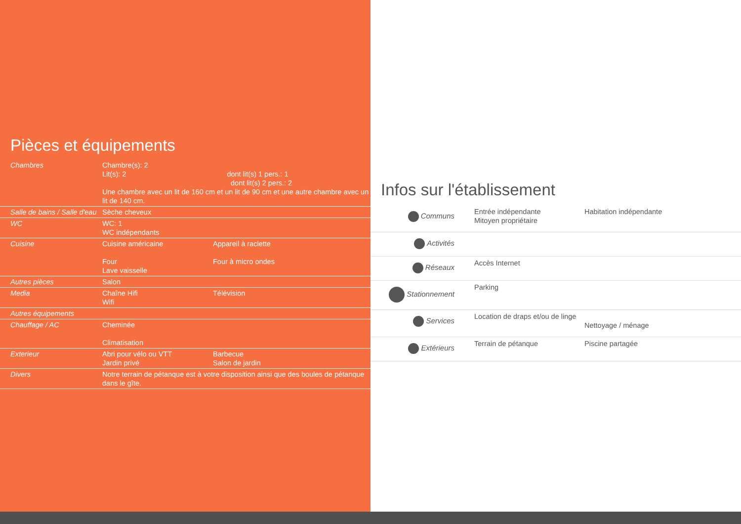Pièces et équipements
| Chambres | Chambre(s): 2 Lit(s): 2 dont lit(s) 1 pers.: 1 dont lit(s) 2 pers.: 2 Une chambre avec un lit de 160 cm et un lit de 90 cm et une autre chambre avec un lit de 140 cm. | |
| Salle de bains / Salle d'eau | Sèche cheveux | |
| WC | WC: 1 WC indépendants | |
| Cuisine | Cuisine américaine Four Lave vaisselle | Appareil à raclette Four à micro ondes |
| Autres pièces | Salon | |
| Media | Chaîne Hifi Wifi | Télévision |
| Autres équipements | | |
| Chauffage / AC | Cheminée Climatisation | |
| Exterieur | Abri pour vélo ou VTT Jardin privé | Barbecue Salon de jardin |
| Divers | Notre terrain de pétanque est à votre disposition ainsi que des boules de pétanque dans le gîte. | |
Infos sur l'établissement
| Communs | Entrée indépendante Mitoyen propriétaire | Habitation indépendante |
| Activités | | |
| Réseaux | Accès Internet | |
| Stationnement | Parking | |
| Services | Location de draps et/ou de linge | Nettoyage / ménage |
| Extérieurs | Terrain de pétanque | Piscine partagée |